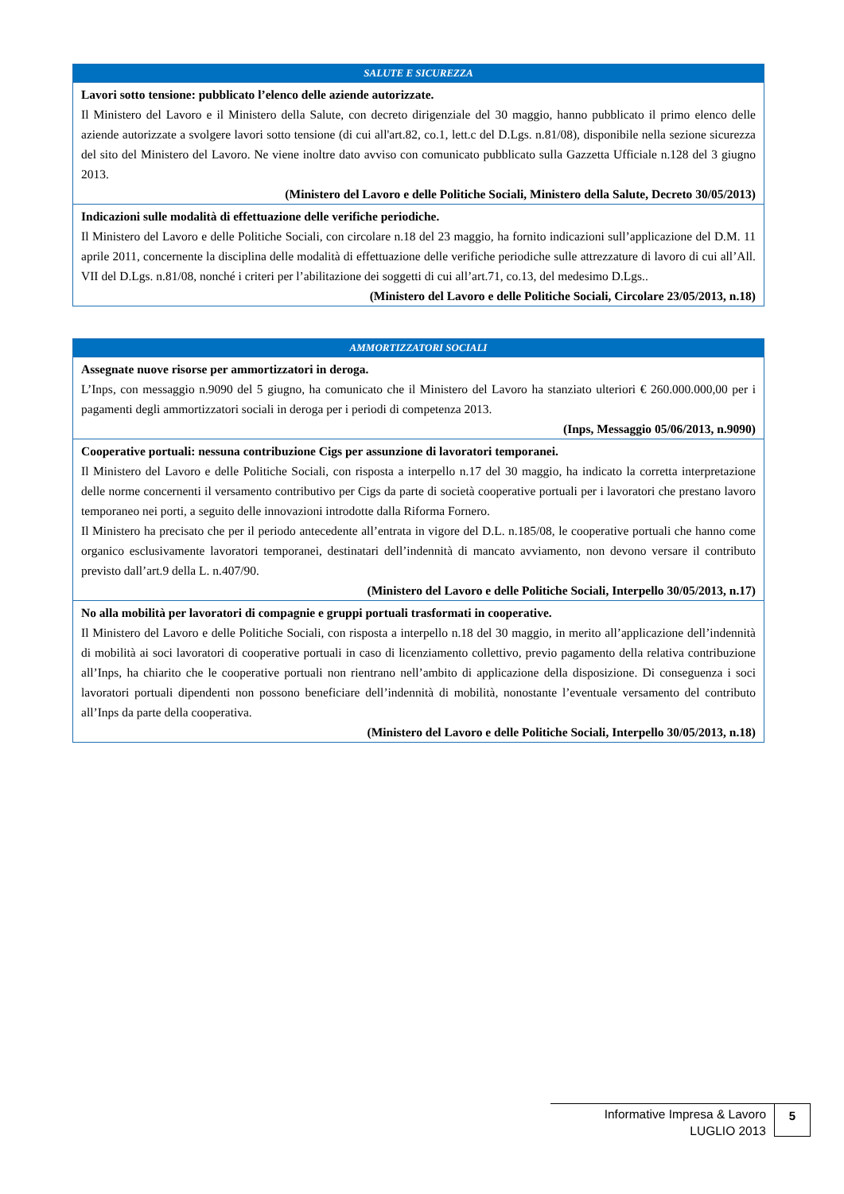| SALUTE E SICUREZZA |
| --- |
| Lavori sotto tensione: pubblicato l’elenco delle aziende autorizzate. Il Ministero del Lavoro e il Ministero della Salute, con decreto dirigenziale del 30 maggio, hanno pubblicato il primo elenco delle aziende autorizzate a svolgere lavori sotto tensione (di cui all'art.82, co.1, lett.c del D.Lgs. n.81/08), disponibile nella sezione sicurezza del sito del Ministero del Lavoro. Ne viene inoltre dato avviso con comunicato pubblicato sulla Gazzetta Ufficiale n.128 del 3 giugno 2013. (Ministero del Lavoro e delle Politiche Sociali, Ministero della Salute, Decreto 30/05/2013) |
| Indicazioni sulle modalità di effettuazione delle verifiche periodiche. Il Ministero del Lavoro e delle Politiche Sociali, con circolare n.18 del 23 maggio, ha fornito indicazioni sull’applicazione del D.M. 11 aprile 2011, concernente la disciplina delle modalità di effettuazione delle verifiche periodiche sulle attrezzature di lavoro di cui all’All. VII del D.Lgs. n.81/08, nonché i criteri per l’abilitazione dei soggetti di cui all’art.71, co.13, del medesimo D.Lgs.. (Ministero del Lavoro e delle Politiche Sociali, Circolare 23/05/2013, n.18) |
| AMMORTIZZATORI SOCIALI |
| --- |
| Assegnate nuove risorse per ammortizzatori in deroga. L’Inps, con messaggio n.9090 del 5 giugno, ha comunicato che il Ministero del Lavoro ha stanziato ulteriori € 260.000.000,00 per i pagamenti degli ammortizzatori sociali in deroga per i periodi di competenza 2013. (Inps, Messaggio 05/06/2013, n.9090) |
| Cooperative portuali: nessuna contribuzione Cigs per assunzione di lavoratori temporanei. Il Ministero del Lavoro e delle Politiche Sociali, con risposta a interpello n.17 del 30 maggio, ha indicato la corretta interpretazione delle norme concernenti il versamento contributivo per Cigs da parte di società cooperative portuali per i lavoratori che prestano lavoro temporaneo nei porti, a seguito delle innovazioni introdotte dalla Riforma Fornero. Il Ministero ha precisato che per il periodo antecedente all’entrata in vigore del D.L. n.185/08, le cooperative portuali che hanno come organico esclusivamente lavoratori temporanei, destinatari dell’indennità di mancato avviamento, non devono versare il contributo previsto dall’art.9 della L. n.407/90. (Ministero del Lavoro e delle Politiche Sociali, Interpello 30/05/2013, n.17) |
| No alla mobilità per lavoratori di compagnie e gruppi portuali trasformati in cooperative. Il Ministero del Lavoro e delle Politiche Sociali, con risposta a interpello n.18 del 30 maggio, in merito all’applicazione dell’indennità di mobilità ai soci lavoratori di cooperative portuali in caso di licenziamento collettivo, previo pagamento della relativa contribuzione all’Inps, ha chiarito che le cooperative portuali non rientrano nell’ambito di applicazione della disposizione. Di conseguenza i soci lavoratori portuali dipendenti non possono beneficiare dell’indennità di mobilità, nonostante l’eventuale versamento del contributo all’Inps da parte della cooperativa. (Ministero del Lavoro e delle Politiche Sociali, Interpello 30/05/2013, n.18) |
Informative Impresa & Lavoro
LUGLIO 2013
5